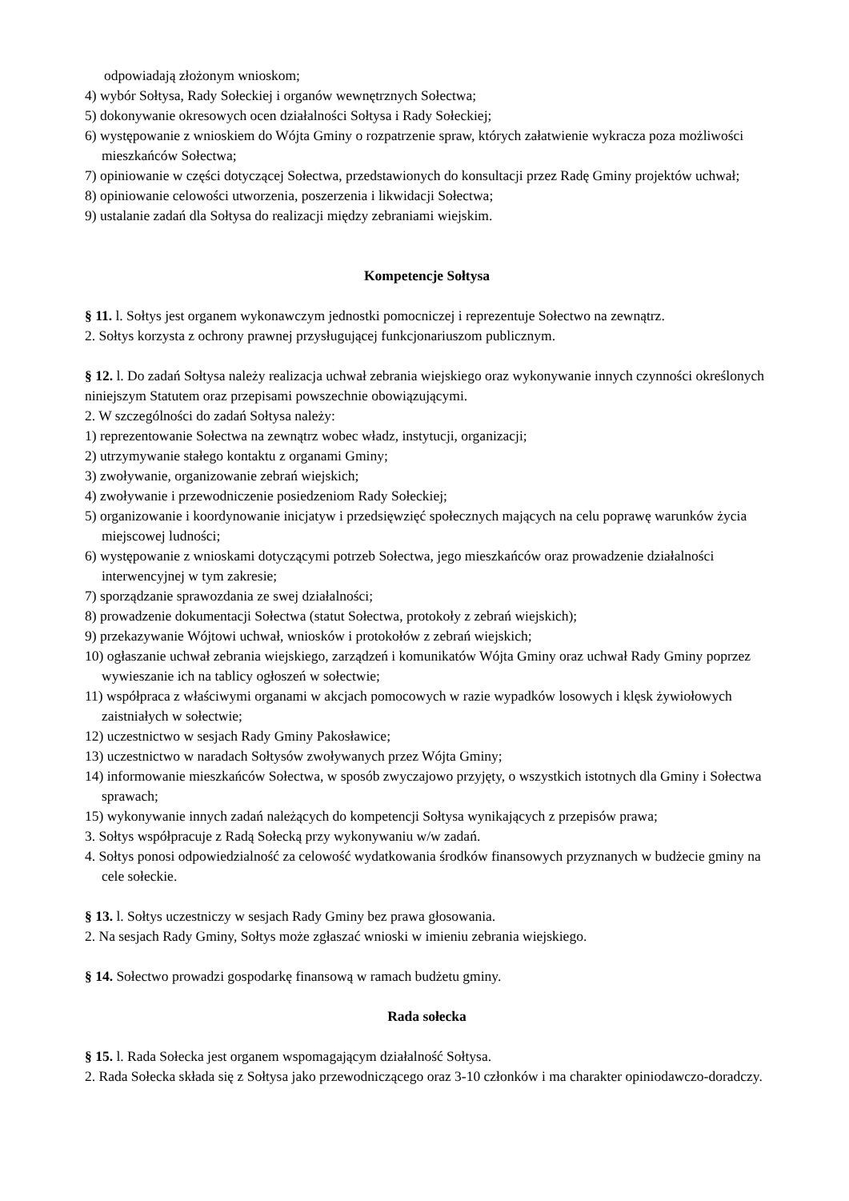odpowiadają złożonym wnioskom;
4) wybór Sołtysa, Rady Sołeckiej i organów wewnętrznych Sołectwa;
5) dokonywanie okresowych ocen działalności Sołtysa i Rady Sołeckiej;
6) występowanie z wnioskiem do Wójta Gminy o rozpatrzenie spraw, których załatwienie wykracza poza możliwości mieszkańców Sołectwa;
7) opiniowanie w części dotyczącej Sołectwa, przedstawionych do konsultacji przez Radę Gminy projektów uchwał;
8) opiniowanie celowości utworzenia, poszerzenia i likwidacji Sołectwa;
9) ustalanie zadań dla Sołtysa do realizacji między zebraniami wiejskim.
Kompetencje Sołtysa
§ 11. l. Sołtys jest organem wykonawczym jednostki pomocniczej i reprezentuje Sołectwo na zewnątrz.
2. Sołtys korzysta z ochrony prawnej przysługującej funkcjonariuszom publicznym.
§ 12. l. Do zadań Sołtysa należy realizacja uchwał zebrania wiejskiego oraz wykonywanie innych czynności określonych niniejszym Statutem oraz przepisami powszechnie obowiązującymi.
2. W szczególności do zadań Sołtysa należy:
1) reprezentowanie Sołectwa na zewnątrz wobec władz, instytucji, organizacji;
2) utrzymywanie stałego kontaktu z organami Gminy;
3) zwoływanie, organizowanie zebrań wiejskich;
4) zwoływanie i przewodniczenie posiedzeniom Rady Sołeckiej;
5) organizowanie i koordynowanie inicjatyw i przedsięwzięć społecznych mających na celu poprawę warunków życia miejscowej ludności;
6) występowanie z wnioskami dotyczącymi potrzeb Sołectwa, jego mieszkańców oraz prowadzenie działalności interwencyjnej w tym zakresie;
7) sporządzanie sprawozdania ze swej działalności;
8) prowadzenie dokumentacji Sołectwa (statut Sołectwa, protokoły z zebrań wiejskich);
9) przekazywanie Wójtowi uchwał, wniosków i protokołów z zebrań wiejskich;
10) ogłaszanie uchwał zebrania wiejskiego, zarządzeń i komunikatów Wójta Gminy oraz uchwał Rady Gminy poprzez wywieszanie ich na tablicy ogłoszeń w sołectwie;
11) współpraca z właściwymi organami w akcjach pomocowych w razie wypadków losowych i klęsk żywiołowych zaistniałych w sołectwie;
12) uczestnictwo w sesjach Rady Gminy Pakosławice;
13) uczestnictwo w naradach Sołtysów zwoływanych przez Wójta Gminy;
14) informowanie mieszkańców Sołectwa, w sposób zwyczajowo przyjęty, o wszystkich istotnych dla Gminy i Sołectwa sprawach;
15) wykonywanie innych zadań należących do kompetencji Sołtysa wynikających z przepisów prawa;
3. Sołtys współpracuje z Radą Sołecką przy wykonywaniu w/w zadań.
4. Sołtys ponosi odpowiedzialność za celowość wydatkowania środków finansowych przyznanych w budżecie gminy na cele sołeckie.
§ 13. l. Sołtys uczestniczy w sesjach Rady Gminy bez prawa głosowania.
2. Na sesjach Rady Gminy, Sołtys może zgłaszać wnioski w imieniu zebrania wiejskiego.
§ 14. Sołectwo prowadzi gospodarkę finansową w ramach budżetu gminy.
Rada sołecka
§ 15. l. Rada Sołecka jest organem wspomagającym działalność Sołtysa.
2. Rada Sołecka składa się z Sołtysa jako przewodniczącego oraz 3-10 członków i ma charakter opiniodawczo-doradczy.